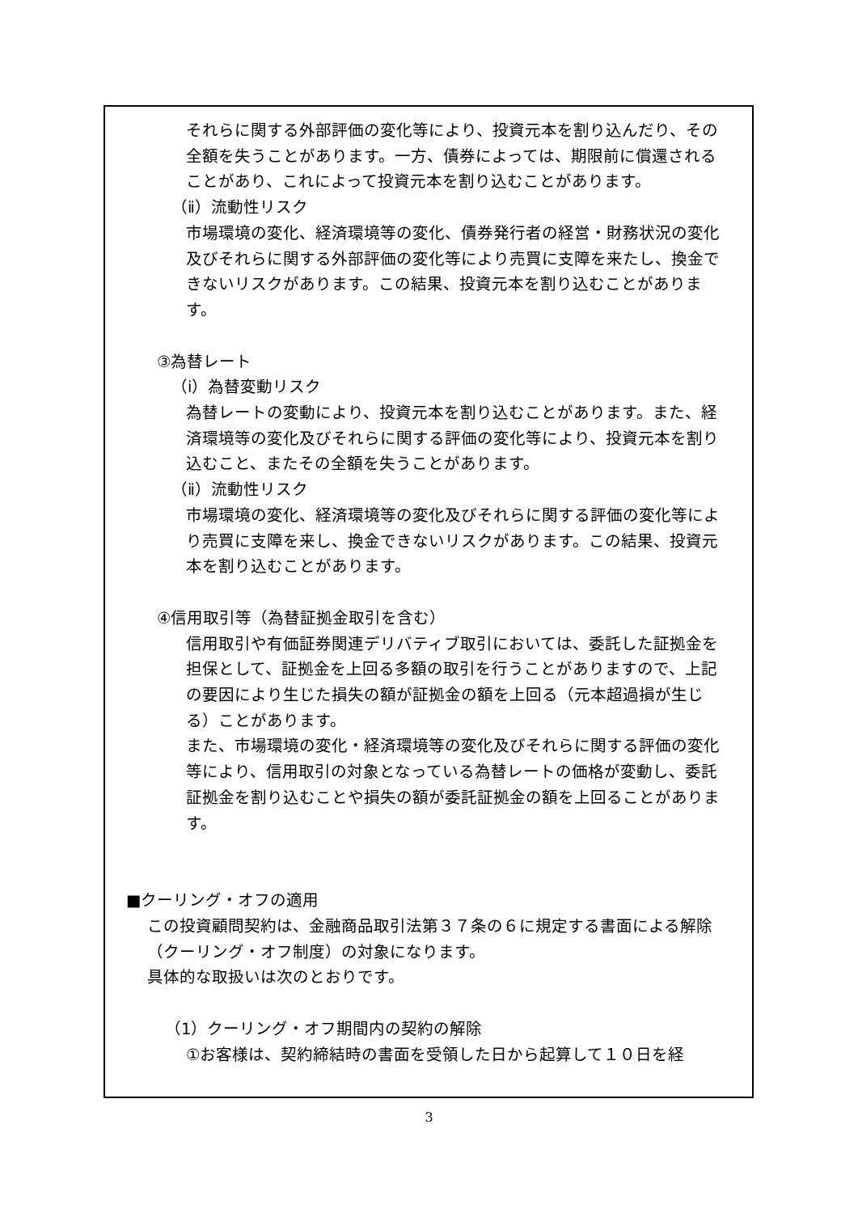それらに関する外部評価の変化等により、投資元本を割り込んだり、その全額を失うことがあります。一方、債券によっては、期限前に償還されることがあり、これによって投資元本を割り込むことがあります。
（ⅱ）流動性リスク
市場環境の変化、経済環境等の変化、債券発行者の経営・財務状況の変化及びそれらに関する外部評価の変化等により売買に支障を来たし、換金できないリスクがあります。この結果、投資元本を割り込むことがあります。
③為替レート
（ⅰ）為替変動リスク
為替レートの変動により、投資元本を割り込むことがあります。また、経済環境等の変化及びそれらに関する評価の変化等により、投資元本を割り込むこと、またその全額を失うことがあります。
（ⅱ）流動性リスク
市場環境の変化、経済環境等の変化及びそれらに関する評価の変化等により売買に支障を来し、換金できないリスクがあります。この結果、投資元本を割り込むことがあります。
④信用取引等（為替証拠金取引を含む）
信用取引や有価証券関連デリバティブ取引においては、委託した証拠金を担保として、証拠金を上回る多額の取引を行うことがありますので、上記の要因により生じた損失の額が証拠金の額を上回る（元本超過損が生じる）ことがあります。
また、市場環境の変化・経済環境等の変化及びそれらに関する評価の変化等により、信用取引の対象となっている為替レートの価格が変動し、委託証拠金を割り込むことや損失の額が委託証拠金の額を上回ることがあります。
■クーリング・オフの適用
この投資顧問契約は、金融商品取引法第３７条の６に規定する書面による解除（クーリング・オフ制度）の対象になります。
具体的な取扱いは次のとおりです。
（1）クーリング・オフ期間内の契約の解除
①お客様は、契約締結時の書面を受領した日から起算して１０日を経
3